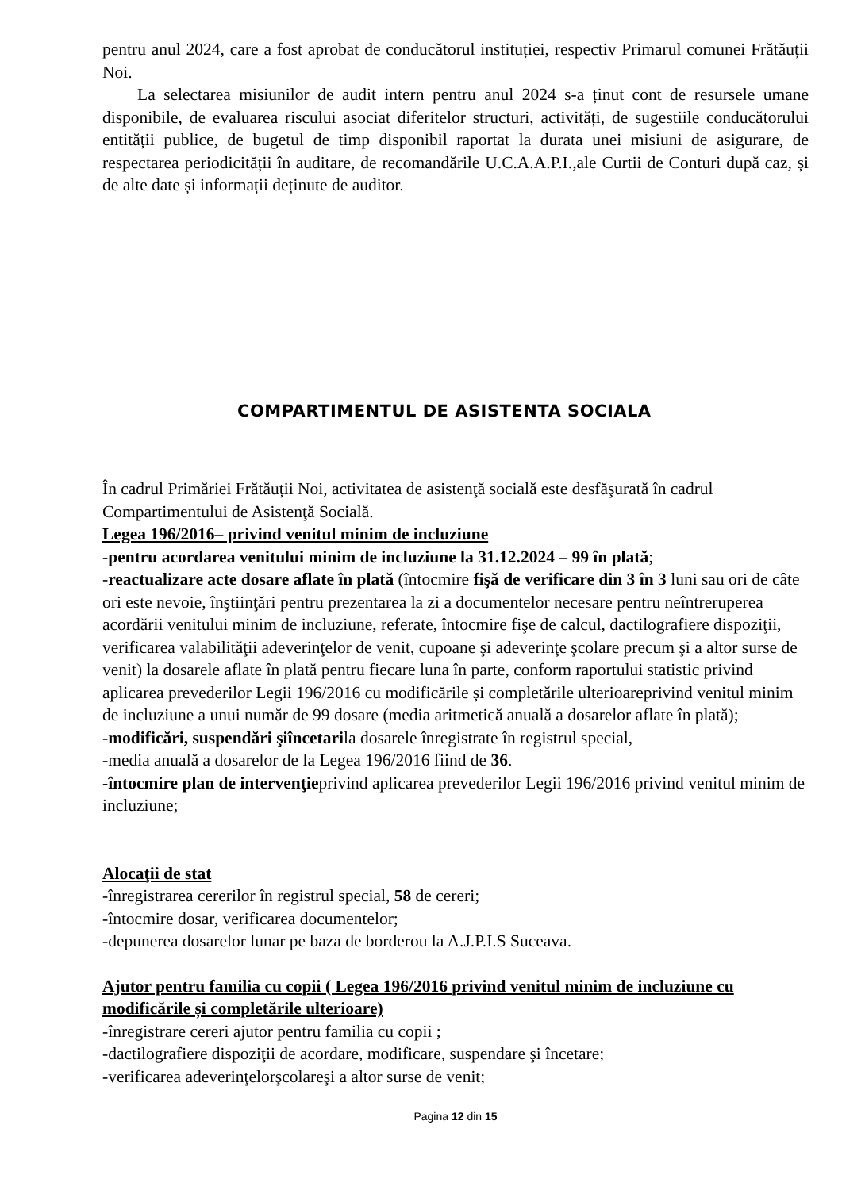pentru anul 2024, care a fost aprobat de conducătorul instituției, respectiv Primarul comunei Frătăuții Noi.
La selectarea misiunilor de audit intern pentru anul 2024 s-a ținut cont de resursele umane disponibile, de evaluarea riscului asociat diferitelor structuri, activități, de sugestiile conducătorului entității publice, de bugetul de timp disponibil raportat la durata unei misiuni de asigurare, de respectarea periodicității în auditare, de recomandările U.C.A.A.P.I.,ale Curtii de Conturi după caz, și de alte date și informații deținute de auditor.
COMPARTIMENTUL DE ASISTENTA SOCIALA
În cadrul Primăriei Frătăuții Noi, activitatea de asistenţă socială este desfăşurată în cadrul Compartimentului de Asistenţă Socială.
Legea 196/2016– privind venitul minim de incluziune
-pentru acordarea venitului minim de incluziune la 31.12.2024 – 99 în plată;
-reactualizare acte dosare aflate în plată (întocmire fişă de verificare din 3 în 3 luni sau ori de câte ori este nevoie, înştiinţări pentru prezentarea la zi a documentelor necesare pentru neîntreruperea acordării venitului minim de incluziune, referate, întocmire fişe de calcul, dactilografiere dispoziţii, verificarea valabilităţii adeverinţelor de venit, cupoane şi adeverinţe şcolare precum şi a altor surse de venit) la dosarele aflate în plată pentru fiecare luna în parte, conform raportului statistic privind aplicarea prevederilor Legii 196/2016 cu modificările și completările ulterioareprivind venitul minim de incluziune a unui număr de 99 dosare (media aritmetică anuală a dosarelor aflate în plată);
-modificări, suspendări şiîncetarila dosarele înregistrate în registrul special,
-media anuală a dosarelor de la Legea 196/2016 fiind de 36.
-întocmire plan de intervenţieprivind aplicarea prevederilor Legii 196/2016 privind venitul minim de incluziune;
Alocaţii de stat
-înregistrarea cererilor în registrul special, 58 de cereri;
-întocmire dosar, verificarea documentelor;
-depunerea dosarelor lunar pe baza de borderou la A.J.P.I.S Suceava.
Ajutor pentru familia cu copii ( Legea 196/2016 privind venitul minim de incluziune cu modificările și completările ulterioare)
-înregistrare cereri ajutor pentru familia cu copii ;
-dactilografiere dispoziţii de acordare, modificare, suspendare şi încetare;
-verificarea adeverinţelorşcolareşi a altor surse de venit;
Pagina 12 din 15